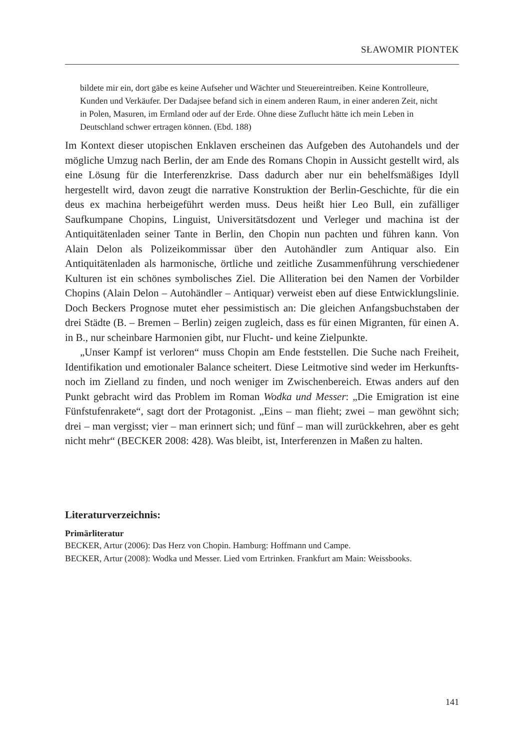SŁAWOMIR PIONTEK
bildete mir ein, dort gäbe es keine Aufseher und Wächter und Steuereintreiben. Keine Kontrolleure, Kunden und Verkäufer. Der Dadajsee befand sich in einem anderen Raum, in einer anderen Zeit, nicht in Polen, Masuren, im Ermland oder auf der Erde. Ohne diese Zuflucht hätte ich mein Leben in Deutschland schwer ertragen können. (Ebd. 188)
Im Kontext dieser utopischen Enklaven erscheinen das Aufgeben des Autohandels und der mögliche Umzug nach Berlin, der am Ende des Romans Chopin in Aussicht gestellt wird, als eine Lösung für die Interferenzkrise. Dass dadurch aber nur ein behelfsmäßiges Idyll hergestellt wird, davon zeugt die narrative Konstruktion der Berlin-Geschichte, für die ein deus ex machina herbeigeführt werden muss. Deus heißt hier Leo Bull, ein zufälliger Saufkumpane Chopins, Linguist, Universitätsdozent und Verleger und machina ist der Antiquitätenladen seiner Tante in Berlin, den Chopin nun pachten und führen kann. Von Alain Delon als Polizeikommissar über den Autohändler zum Antiquar also. Ein Antiquitätenladen als harmonische, örtliche und zeitliche Zusammenführung verschiedener Kulturen ist ein schönes symbolisches Ziel. Die Alliteration bei den Namen der Vorbilder Chopins (Alain Delon – Autohändler – Antiquar) verweist eben auf diese Entwicklungslinie. Doch Beckers Prognose mutet eher pessimistisch an: Die gleichen Anfangsbuchstaben der drei Städte (B. – Bremen – Berlin) zeigen zugleich, dass es für einen Migranten, für einen A. in B., nur scheinbare Harmonien gibt, nur Flucht- und keine Zielpunkte.
„Unser Kampf ist verloren“ muss Chopin am Ende feststellen. Die Suche nach Freiheit, Identifikation und emotionaler Balance scheitert. Diese Leitmotive sind weder im Herkunfts- noch im Zielland zu finden, und noch weniger im Zwischenbereich. Etwas anders auf den Punkt gebracht wird das Problem im Roman Wodka und Messer: „Die Emigration ist eine Fünfstufenrakete“, sagt dort der Protagonist. „Eins – man flieht; zwei – man gewöhnt sich; drei – man vergisst; vier – man erinnert sich; und fünf – man will zurückkehren, aber es geht nicht mehr“ (BECKER 2008: 428). Was bleibt, ist, Interferenzen in Maßen zu halten.
Literaturverzeichnis:
Primärliteratur
BECKER, Artur (2006): Das Herz von Chopin. Hamburg: Hoffmann und Campe.
BECKER, Artur (2008): Wodka und Messer. Lied vom Ertrinken. Frankfurt am Main: Weissbooks.
141